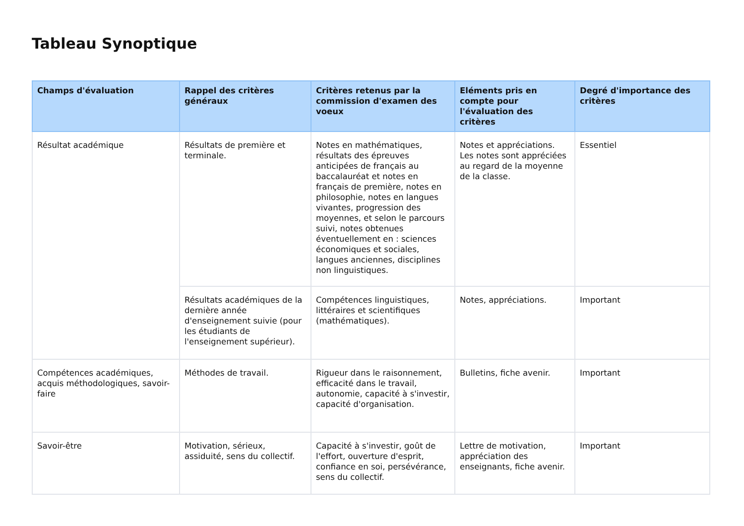Tableau Synoptique
| Champs d'évaluation | Rappel des critères généraux | Critères retenus par la commission d'examen des voeux | Eléments pris en compte pour l'évaluation des critères | Degré d'importance des critères |
| --- | --- | --- | --- | --- |
| Résultat académique | Résultats de première et terminale. | Notes en mathématiques, résultats des épreuves anticipées de français au baccalauréat et notes en français de première, notes en philosophie, notes en langues vivantes, progression des moyennes, et selon le parcours suivi, notes obtenues éventuellement en : sciences économiques et sociales, langues anciennes, disciplines non linguistiques. | Notes et appréciations. Les notes sont appréciées au regard de la moyenne de la classe. | Essentiel |
| | Résultats académiques de la dernière année d'enseignement suivie (pour les étudiants de l'enseignement supérieur). | Compétences linguistiques, littéraires et scientifiques (mathématiques). | Notes, appréciations. | Important |
| Compétences académiques, acquis méthodologiques, savoir-faire | Méthodes de travail. | Rigueur dans le raisonnement, efficacité dans le travail, autonomie, capacité à s'investir, capacité d'organisation. | Bulletins, fiche avenir. | Important |
| Savoir-être | Motivation, sérieux, assiduité, sens du collectif. | Capacité à s'investir, goût de l'effort, ouverture d'esprit, confiance en soi, persévérance, sens du collectif. | Lettre de motivation, appréciation des enseignants, fiche avenir. | Important |